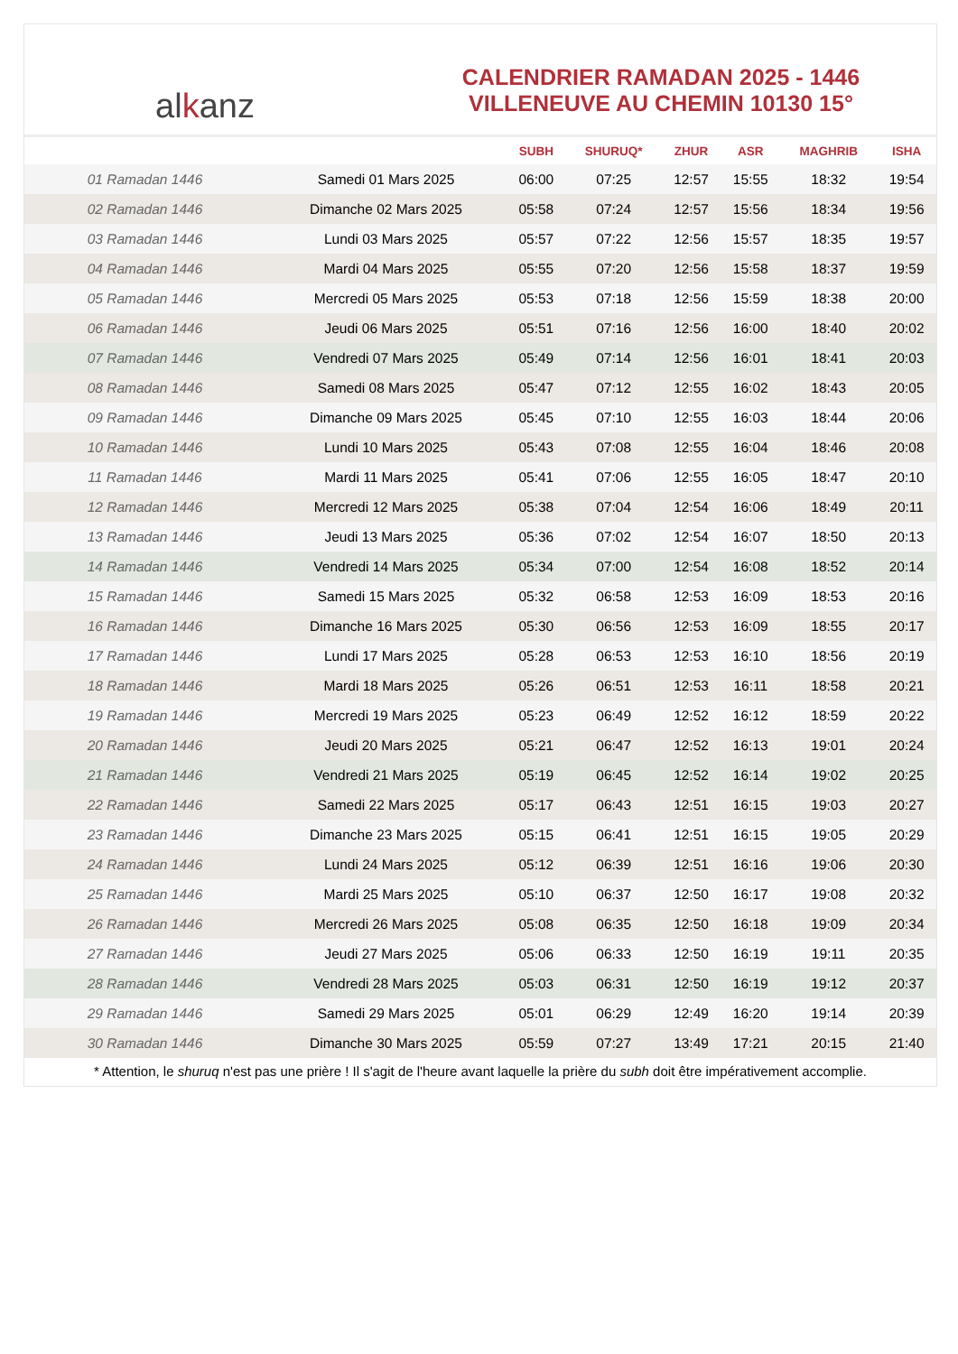al k anz
CALENDRIER RAMADAN 2025 - 1446
VILLENEUVE AU CHEMIN 10130 15°
| | | SUBH | SHURUQ* | ZHUR | ASR | MAGHRIB | ISHA |
| --- | --- | --- | --- | --- | --- | --- | --- |
| 01 Ramadan 1446 | Samedi 01 Mars 2025 | 06:00 | 07:25 | 12:57 | 15:55 | 18:32 | 19:54 |
| 02 Ramadan 1446 | Dimanche 02 Mars 2025 | 05:58 | 07:24 | 12:57 | 15:56 | 18:34 | 19:56 |
| 03 Ramadan 1446 | Lundi 03 Mars 2025 | 05:57 | 07:22 | 12:56 | 15:57 | 18:35 | 19:57 |
| 04 Ramadan 1446 | Mardi 04 Mars 2025 | 05:55 | 07:20 | 12:56 | 15:58 | 18:37 | 19:59 |
| 05 Ramadan 1446 | Mercredi 05 Mars 2025 | 05:53 | 07:18 | 12:56 | 15:59 | 18:38 | 20:00 |
| 06 Ramadan 1446 | Jeudi 06 Mars 2025 | 05:51 | 07:16 | 12:56 | 16:00 | 18:40 | 20:02 |
| 07 Ramadan 1446 | Vendredi 07 Mars 2025 | 05:49 | 07:14 | 12:56 | 16:01 | 18:41 | 20:03 |
| 08 Ramadan 1446 | Samedi 08 Mars 2025 | 05:47 | 07:12 | 12:55 | 16:02 | 18:43 | 20:05 |
| 09 Ramadan 1446 | Dimanche 09 Mars 2025 | 05:45 | 07:10 | 12:55 | 16:03 | 18:44 | 20:06 |
| 10 Ramadan 1446 | Lundi 10 Mars 2025 | 05:43 | 07:08 | 12:55 | 16:04 | 18:46 | 20:08 |
| 11 Ramadan 1446 | Mardi 11 Mars 2025 | 05:41 | 07:06 | 12:55 | 16:05 | 18:47 | 20:10 |
| 12 Ramadan 1446 | Mercredi 12 Mars 2025 | 05:38 | 07:04 | 12:54 | 16:06 | 18:49 | 20:11 |
| 13 Ramadan 1446 | Jeudi 13 Mars 2025 | 05:36 | 07:02 | 12:54 | 16:07 | 18:50 | 20:13 |
| 14 Ramadan 1446 | Vendredi 14 Mars 2025 | 05:34 | 07:00 | 12:54 | 16:08 | 18:52 | 20:14 |
| 15 Ramadan 1446 | Samedi 15 Mars 2025 | 05:32 | 06:58 | 12:53 | 16:09 | 18:53 | 20:16 |
| 16 Ramadan 1446 | Dimanche 16 Mars 2025 | 05:30 | 06:56 | 12:53 | 16:09 | 18:55 | 20:17 |
| 17 Ramadan 1446 | Lundi 17 Mars 2025 | 05:28 | 06:53 | 12:53 | 16:10 | 18:56 | 20:19 |
| 18 Ramadan 1446 | Mardi 18 Mars 2025 | 05:26 | 06:51 | 12:53 | 16:11 | 18:58 | 20:21 |
| 19 Ramadan 1446 | Mercredi 19 Mars 2025 | 05:23 | 06:49 | 12:52 | 16:12 | 18:59 | 20:22 |
| 20 Ramadan 1446 | Jeudi 20 Mars 2025 | 05:21 | 06:47 | 12:52 | 16:13 | 19:01 | 20:24 |
| 21 Ramadan 1446 | Vendredi 21 Mars 2025 | 05:19 | 06:45 | 12:52 | 16:14 | 19:02 | 20:25 |
| 22 Ramadan 1446 | Samedi 22 Mars 2025 | 05:17 | 06:43 | 12:51 | 16:15 | 19:03 | 20:27 |
| 23 Ramadan 1446 | Dimanche 23 Mars 2025 | 05:15 | 06:41 | 12:51 | 16:15 | 19:05 | 20:29 |
| 24 Ramadan 1446 | Lundi 24 Mars 2025 | 05:12 | 06:39 | 12:51 | 16:16 | 19:06 | 20:30 |
| 25 Ramadan 1446 | Mardi 25 Mars 2025 | 05:10 | 06:37 | 12:50 | 16:17 | 19:08 | 20:32 |
| 26 Ramadan 1446 | Mercredi 26 Mars 2025 | 05:08 | 06:35 | 12:50 | 16:18 | 19:09 | 20:34 |
| 27 Ramadan 1446 | Jeudi 27 Mars 2025 | 05:06 | 06:33 | 12:50 | 16:19 | 19:11 | 20:35 |
| 28 Ramadan 1446 | Vendredi 28 Mars 2025 | 05:03 | 06:31 | 12:50 | 16:19 | 19:12 | 20:37 |
| 29 Ramadan 1446 | Samedi 29 Mars 2025 | 05:01 | 06:29 | 12:49 | 16:20 | 19:14 | 20:39 |
| 30 Ramadan 1446 | Dimanche 30 Mars 2025 | 05:59 | 07:27 | 13:49 | 17:21 | 20:15 | 21:40 |
* Attention, le shuruq n'est pas une prière ! Il s'agit de l'heure avant laquelle la prière du subh doit être impérativement accomplie.